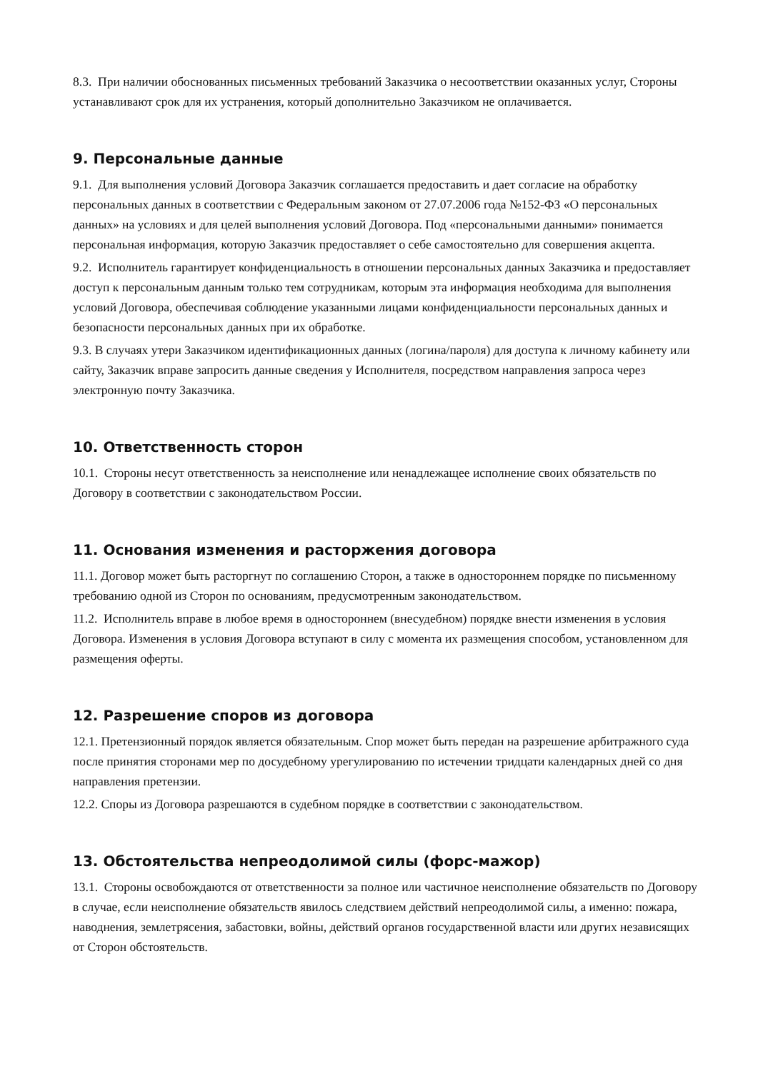8.3. При наличии обоснованных письменных требований Заказчика о несоответствии оказанных услуг, Стороны устанавливают срок для их устранения, который дополнительно Заказчиком не оплачивается.
9. Персональные данные
9.1. Для выполнения условий Договора Заказчик соглашается предоставить и дает согласие на обработку персональных данных в соответствии с Федеральным законом от 27.07.2006 года №152-ФЗ «О персональных данных» на условиях и для целей выполнения условий Договора. Под «персональными данными» понимается персональная информация, которую Заказчик предоставляет о себе самостоятельно для совершения акцепта.
9.2. Исполнитель гарантирует конфиденциальность в отношении персональных данных Заказчика и предоставляет доступ к персональным данным только тем сотрудникам, которым эта информация необходима для выполнения условий Договора, обеспечивая соблюдение указанными лицами конфиденциальности персональных данных и безопасности персональных данных при их обработке.
9.3. В случаях утери Заказчиком идентификационных данных (логина/пароля) для доступа к личному кабинету или сайту, Заказчик вправе запросить данные сведения у Исполнителя, посредством направления запроса через электронную почту Заказчика.
10. Ответственность сторон
10.1. Стороны несут ответственность за неисполнение или ненадлежащее исполнение своих обязательств по Договору в соответствии с законодательством России.
11. Основания изменения и расторжения договора
11.1. Договор может быть расторгнут по соглашению Сторон, а также в одностороннем порядке по письменному требованию одной из Сторон по основаниям, предусмотренным законодательством.
11.2. Исполнитель вправе в любое время в одностороннем (внесудебном) порядке внести изменения в условия Договора. Изменения в условия Договора вступают в силу с момента их размещения способом, установленном для размещения оферты.
12. Разрешение споров из договора
12.1. Претензионный порядок является обязательным. Спор может быть передан на разрешение арбитражного суда после принятия сторонами мер по досудебному урегулированию по истечении тридцати календарных дней со дня направления претензии.
12.2. Споры из Договора разрешаются в судебном порядке в соответствии с законодательством.
13. Обстоятельства непреодолимой силы (форс-мажор)
13.1. Стороны освобождаются от ответственности за полное или частичное неисполнение обязательств по Договору в случае, если неисполнение обязательств явилось следствием действий непреодолимой силы, а именно: пожара, наводнения, землетрясения, забастовки, войны, действий органов государственной власти или других независящих от Сторон обстоятельств.